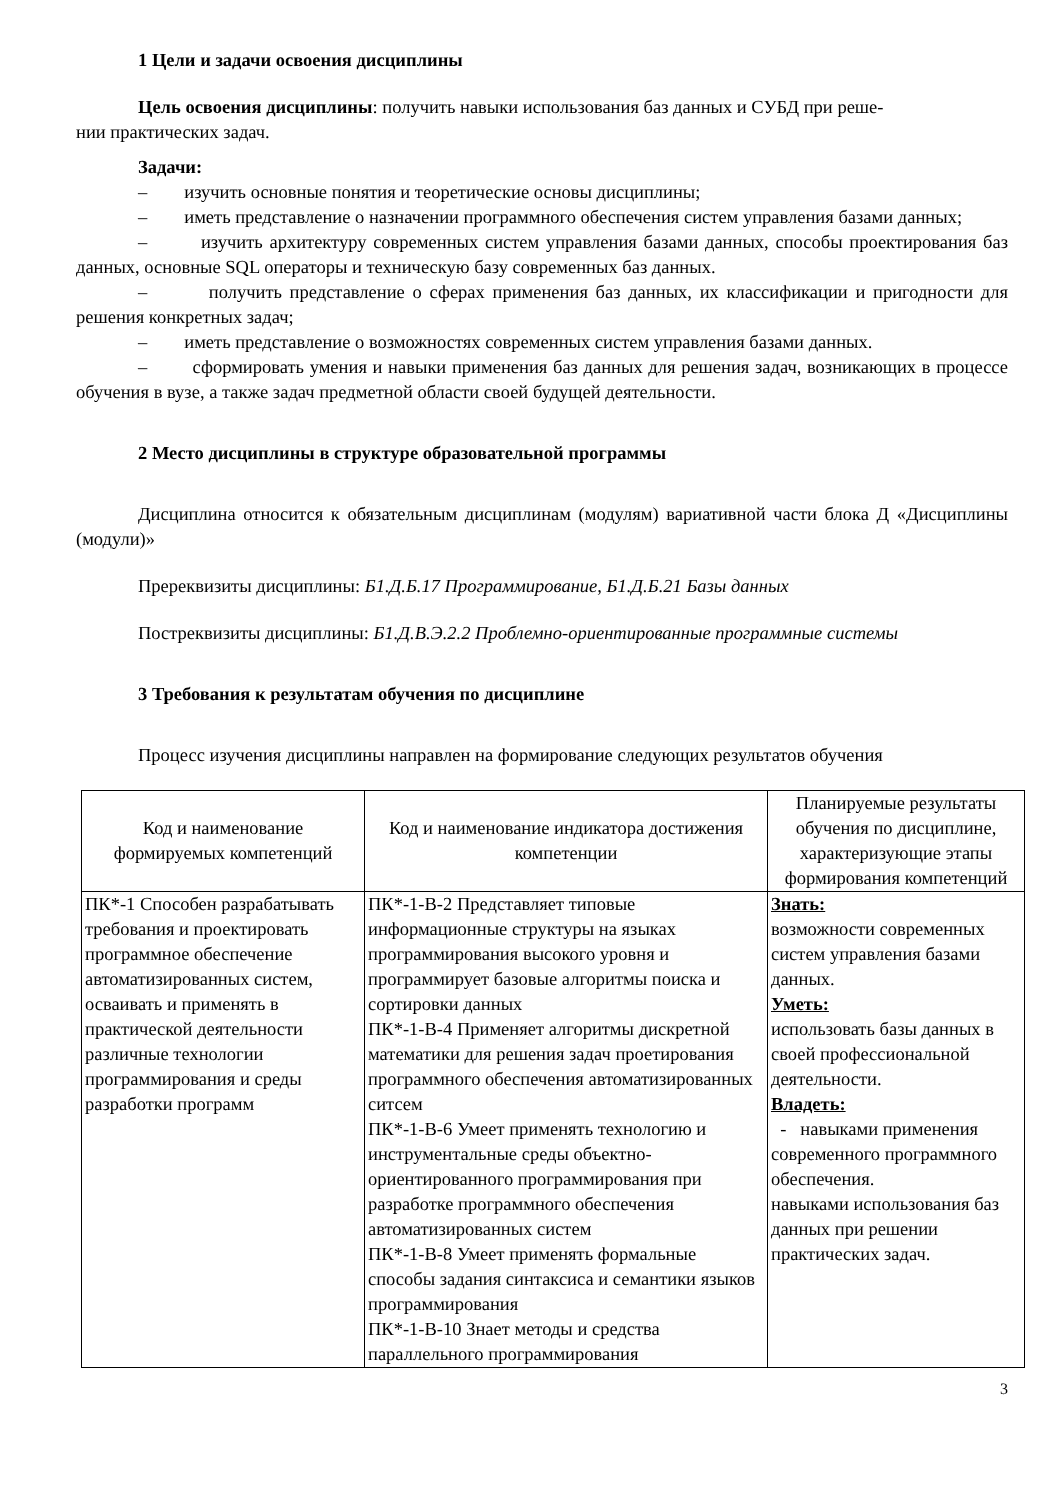1 Цели и задачи освоения дисциплины
Цель освоения дисциплины: получить навыки использования баз данных и СУБД при реше-
нии практических задач.
Задачи:
– изучить основные понятия и теоретические основы дисциплины;
– иметь представление о назначении программного обеспечения систем управления базами данных;
– изучить архитектуру современных систем управления базами данных, способы проектирования баз данных, основные SQL операторы и техническую базу современных баз данных.
– получить представление о сферах применения баз данных, их классификации и пригодности для решения конкретных задач;
– иметь представление о возможностях современных систем управления базами данных.
– сформировать умения и навыки применения баз данных для решения задач, возникающих в процессе обучения в вузе, а также задач предметной области своей будущей деятельности.
2 Место дисциплины в структуре образовательной программы
Дисциплина относится к обязательным дисциплинам (модулям) вариативной части блока Д «Дисциплины (модули)»
Пререквизиты дисциплины: Б1.Д.Б.17 Программирование, Б1.Д.Б.21 Базы данных
Постреквизиты дисциплины: Б1.Д.В.Э.2.2 Проблемно-ориентированные программные системы
3 Требования к результатам обучения по дисциплине
Процесс изучения дисциплины направлен на формирование следующих результатов обучения
| Код и наименование формируемых компетенций | Код и наименование индикатора достижения компетенции | Планируемые результаты обучения по дисциплине, характеризующие этапы формирования компетенций |
| --- | --- | --- |
| ПК*-1 Способен разрабатывать требования и проектировать программное обеспечение автоматизированных систем, осваивать и применять в практической деятельности различные технологии программирования и среды разработки программ | ПК*-1-В-2 Представляет типовые информационные структуры на языках программирования высокого уровня и программирует базовые алгоритмы поиска и сортировки данных ПК*-1-В-4 Применяет алгоритмы дискретной математики для решения задач проетирования программного обеспечения автоматизированных ситсем ПК*-1-В-6 Умеет применять технологию и инструментальные среды объектно-ориентированного программирования при разработке программного обеспечения автоматизированных систем ПК*-1-В-8 Умеет применять формальные способы задания синтаксиса и семантики языков программирования ПК*-1-В-10 Знает методы и средства параллельного программирования | Знать: возможности современных систем управления базами данных. Уметь: использовать базы данных в своей профессиональной деятельности. Владеть: - навыками применения современного программного обеспечения. навыками использования баз данных при решении практических задач. |
3